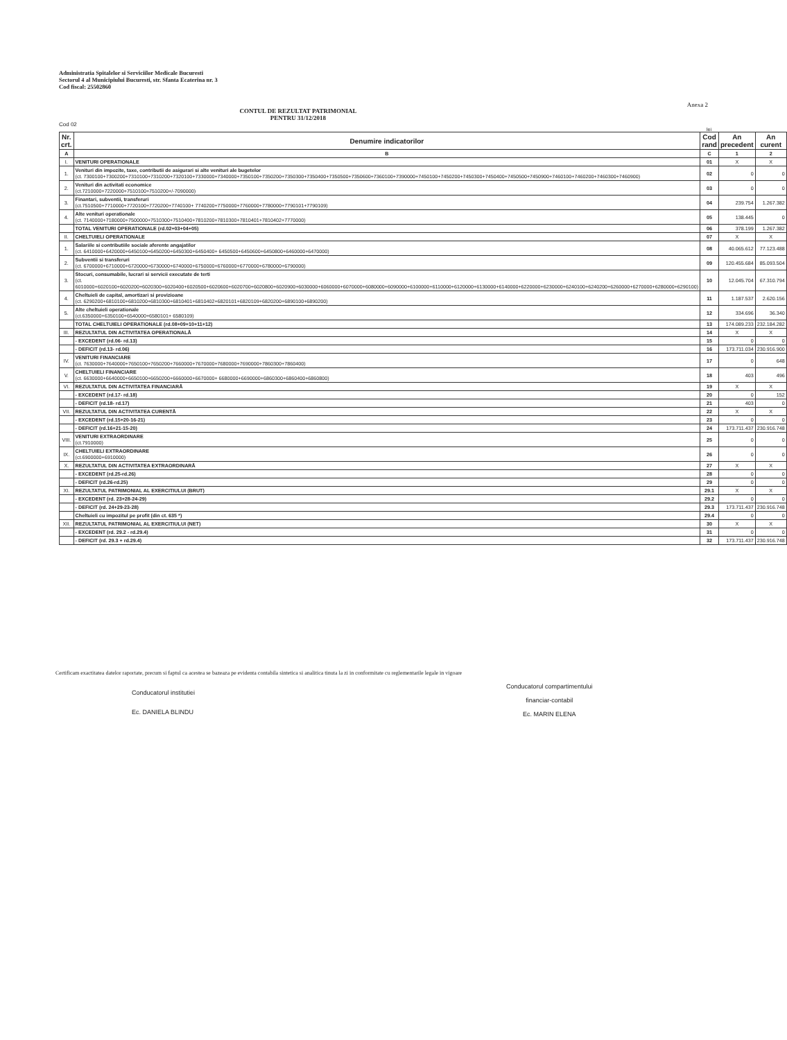Administratia Spitalelor si Serviciilor Medicale Bucuresti
Sectorul 4 al Municipiului Bucuresti, str. Sfanta Ecaterina nr. 3
Cod fiscal: 25502860
Anexa 2
CONTUL DE REZULTAT PATRIMONIAL
PENTRU 31/12/2018
Cod 02
lei
| Nr. crt. | Denumire indicatorilor | Cod rand | An precedent | An curent |
| --- | --- | --- | --- | --- |
| A | B | C | 1 | 2 |
| I. | VENITURI OPERATIONALE | 01 | X | X |
| 1. | Venituri din impozite, taxe, contributii de asigurari si alte venituri ale bugetelor (ct. 7300100+7300200+7310100+7310200+7320100+7330000+7340000+7350100+7350200+7350300+7350400+7350500+7350600+7360100+7390000+7450100+7450200+7450300+7450400+7450500+7450900+7460100+7460200+7460300+7460900) | 02 | 0 | 0 |
| 2. | Venituri din activitati economice (ct.7210000+7220000+7510100+7510200+/-7090000) | 03 | 0 | 0 |
| 3. | Finantari, subventii, transferuri (ct.7510500+7710000+7720100+7720200+7740100+ 7740200+7750000+7760000+7780000+7790101+7790109) | 04 | 239.754 | 1.267.382 |
| 4. | Alte venituri operationale (ct. 7140000+7180000+7500000+7510300+7510400+7810200+7810300+7810401+7810402+7770000) | 05 | 138.445 | 0 |
| | TOTAL VENITURI OPERATIONALE (rd.02+03+04+05) | 06 | 378.199 | 1.267.382 |
| II. | CHELTUIELI OPERATIONALE | 07 | X | X |
| 1. | Salariile si contributiile sociale aferente angajatilor (ct. 6410000+6420000+6450100+6450200+6450300+6450400+ 6450500+6450600+6450800+6460000+6470000) | 08 | 40.065.612 | 77.123.488 |
| 2. | Subventii si transferuri (ct. 6700000+6710000+6720000+6730000+6740000+6750000+6760000+6770000+6780000+6790000) | 09 | 120.455.684 | 85.093.504 |
| 3. | Stocuri, consumabile, lucrari si servicii executate de terti (ct. 6010000+6020100+6020200+6020300+6020400+6020500+6020600+6020700+6020800+6020900+6030000+6060000+6070000+6080000+6090000+6100000+6110000+6120000+6130000+6140000+6220000+6230000+6240100+6240200+6260000+6270000+6280000+6290100) | 10 | 12.045.704 | 67.310.794 |
| 4. | Cheltuieli de capital, amortizari si provizioane (ct. 6290200+6810100+6810200+6810300+6810401+6810402+6820101+6820109+6820200+6890100+6890200) | 11 | 1.187.537 | 2.620.156 |
| 5. | Alte cheltuieli operationale (ct.6350000+6350100+6540000+6580101+ 6580109) | 12 | 334.696 | 36.340 |
| | TOTAL CHELTUIELI OPERATIONALE (rd.08+09+10+11+12) | 13 | 174.089.233 | 232.184.282 |
| III. | REZULTATUL DIN ACTIVITATEA OPERATIONALĂ | 14 | X | X |
| | - EXCEDENT (rd.06- rd.13) | 15 | 0 | 0 |
| | - DEFICIT (rd.13- rd.06) | 16 | 173.711.034 | 230.916.900 |
| IV. | VENITURI FINANCIARE (ct. 7630000+7640000+7650100+7650200+7660000+7670000+7680000+7690000+7860300+7860400) | 17 | 0 | 648 |
| V. | CHELTUIELI FINANCIARE (ct. 6630000+6640000+6650100+6650200+6660000+6670000+ 6680000+6690000+6860300+6860400+6860800) | 18 | 403 | 496 |
| VI. | REZULTATUL DIN ACTIVITATEA FINANCIARĂ | 19 | X | X |
| | - EXCEDENT (rd.17- rd.18) | 20 | 0 | 152 |
| | - DEFICIT (rd.18- rd.17) | 21 | 403 | 0 |
| VII. | REZULTATUL DIN ACTIVITATEA CURENTĂ | 22 | X | X |
| | - EXCEDENT (rd.15+20-16-21) | 23 | 0 | 0 |
| | - DEFICIT (rd.16+21-15-20) | 24 | 173.711.437 | 230.916.748 |
| VIII. | VENITURI EXTRAORDINARE (ct.7910000) | 25 | 0 | 0 |
| IX. | CHELTUIELI EXTRAORDINARE (ct.6900000+6910000) | 26 | 0 | 0 |
| X. | REZULTATUL DIN ACTIVITATEA EXTRAORDINARĂ | 27 | X | X |
| | - EXCEDENT (rd.25-rd.26) | 28 | 0 | 0 |
| | - DEFICIT (rd.26-rd.25) | 29 | 0 | 0 |
| XI. | REZULTATUL PATRIMONIAL AL EXERCITIULUI (BRUT) | 29.1 | X | X |
| | - EXCEDENT (rd. 23+28-24-29) | 29.2 | 0 | 0 |
| | - DEFICIT (rd. 24+29-23-28) | 29.3 | 173.711.437 | 230.916.748 |
| | Cheltuieli cu impozitul pe profit (din ct. 635 *) | 29.4 | 0 | 0 |
| XII. | REZULTATUL PATRIMONIAL AL EXERCITIULUI (NET) | 30 | X | X |
| | - EXCEDENT (rd. 29.2 - rd.29.4) | 31 | 0 | 0 |
| | - DEFICIT (rd. 29.3 + rd.29.4) | 32 | 173.711.437 | 230.916.748 |
Certificam exactitatea datelor raportate, precum si faptul ca acestea se bazeaza pe evidenta contabila sintetica si analitica tinuta la zi in conformitate cu reglementarile legale in vigoare
Conducatorul institutiei
Ec. DANIELA BLINDU
Conducatorul compartimentului
financiar-contabil
Ec. MARIN ELENA